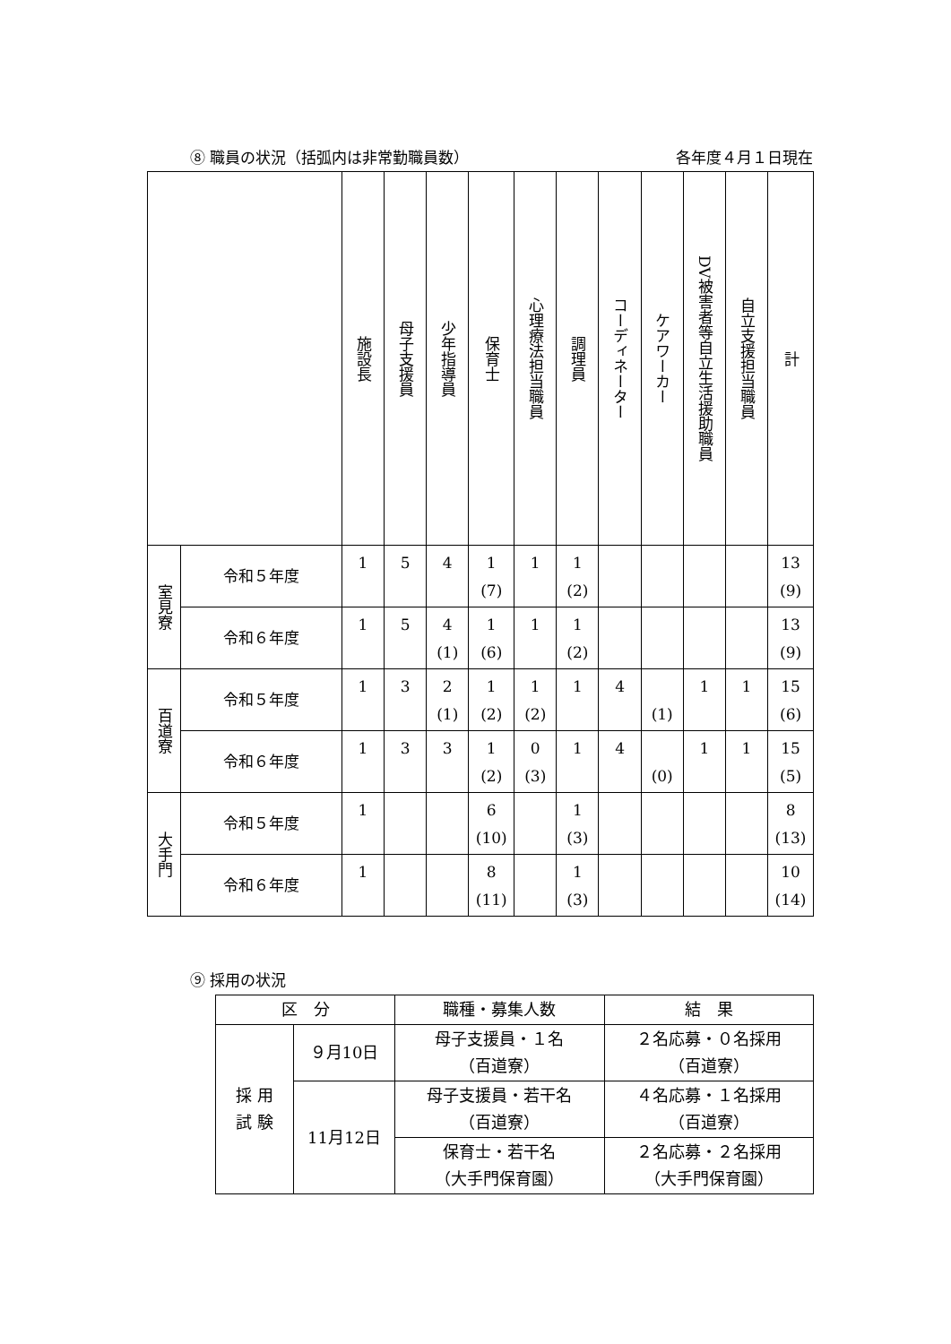⑧ 職員の状況（括弧内は非常勤職員数） 各年度４月１日現在
| | | 施設長 | 母子支援員 | 少年指導員 | 保育士 | 心理療法担当職員 | 調理員 | コーディネーター | ケアワーカー | DV被害者等自立生活援助職員 | 自立支援担当職員 | 計 |
| 室見寮 | 令和５年度 | 1 | 5 | 4 | 1 (7) | 1 | 1 (2) | | | | | 13 (9) |
| | 令和６年度 | 1 | 5 | 4 (1) | 1 (6) | 1 | 1 (2) | | | | | 13 (9) |
| 百道寮 | 令和５年度 | 1 | 3 | 2 (1) | 1 (2) | 1 (2) | 1 | 4 | (1) | 1 | 1 | 15 (6) |
| | 令和６年度 | 1 | 3 | 3 | 1 (2) | 0 (3) | 1 | 4 | (0) | 1 | 1 | 15 (5) |
| 大手門 | 令和５年度 | 1 | | | 6 (10) | | 1 (3) | | | | | 8 (13) |
| | 令和６年度 | 1 | | | 8 (11) | | 1 (3) | | | | | 10 (14) |
⑨ 採用の状況
| 区 分 | | 職種・募集人数 | 結 果 |
| 採 用 試 験 | ９月10日 | 母子支援員・１名 （百道寮） | ２名応募・０名採用 （百道寮） |
| | 11月12日 | 母子支援員・若干名 （百道寮） | ４名応募・１名採用 （百道寮） |
| | | 保育士・若干名 （大手門保育園） | ２名応募・２名採用 （大手門保育園） |